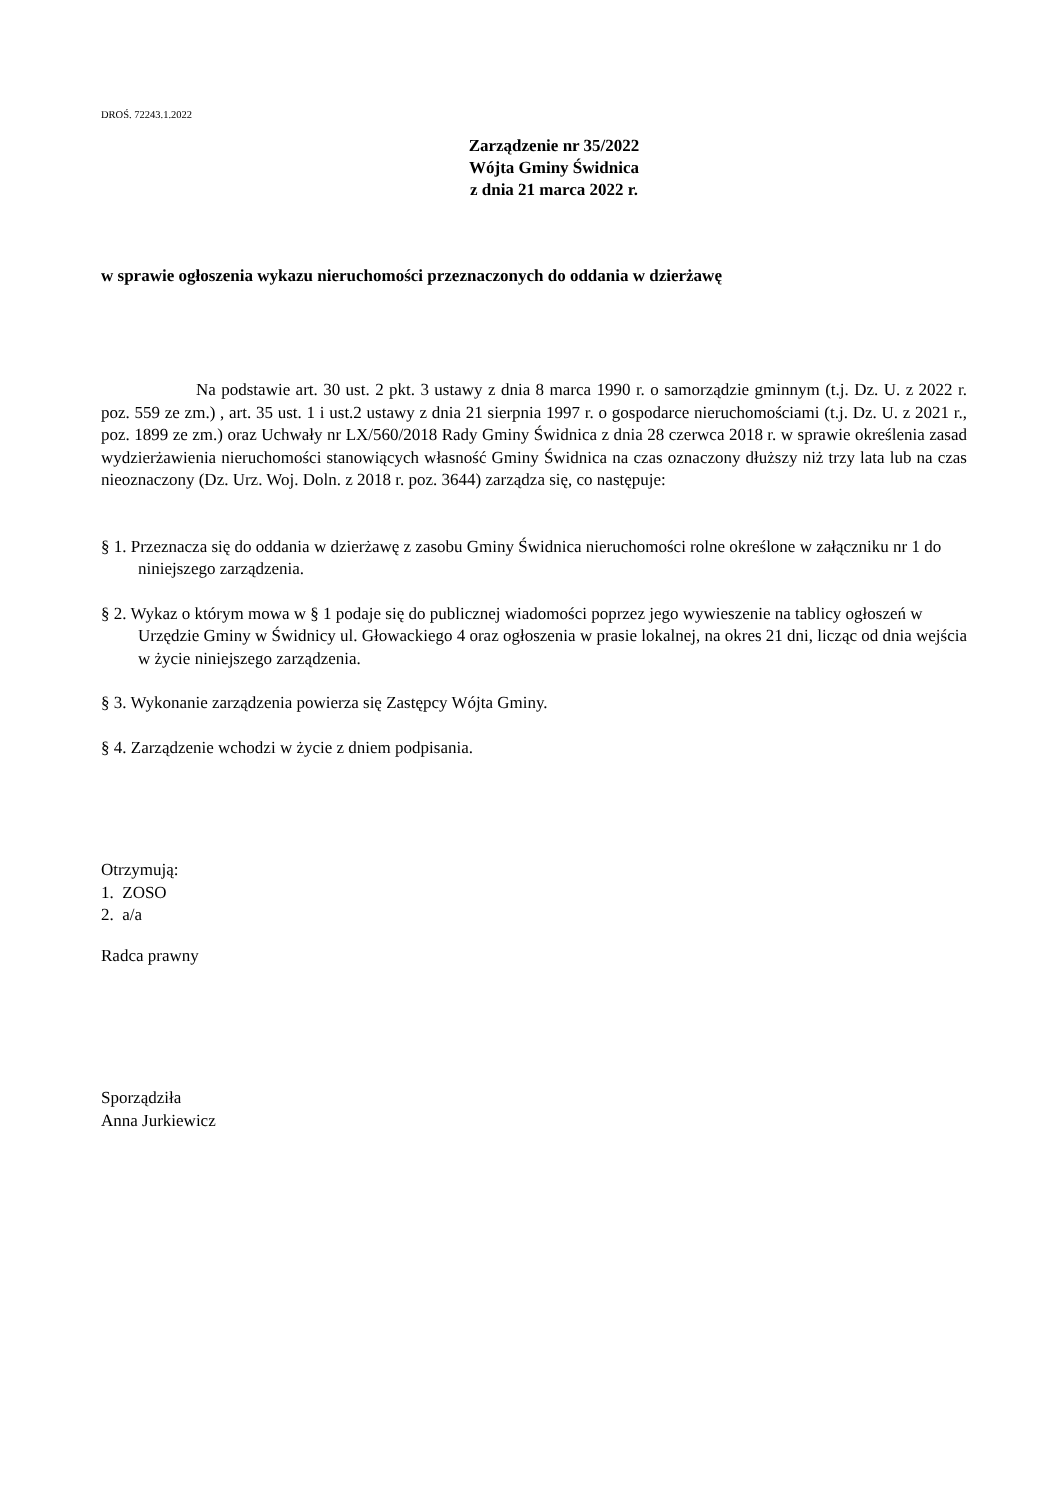DROŚ. 72243.1.2022
Zarządzenie nr 35/2022
Wójta Gminy Świdnica
z dnia 21 marca 2022 r.
w sprawie ogłoszenia wykazu nieruchomości przeznaczonych do oddania w dzierżawę
Na podstawie art. 30 ust. 2 pkt. 3 ustawy z dnia 8 marca 1990 r. o samorządzie gminnym (t.j. Dz. U. z 2022 r. poz. 559 ze zm.) , art. 35 ust. 1 i ust.2 ustawy z dnia 21 sierpnia 1997 r. o gospodarce nieruchomościami (t.j. Dz. U. z 2021 r., poz. 1899 ze zm.) oraz Uchwały nr LX/560/2018 Rady Gminy Świdnica z dnia 28 czerwca 2018 r. w sprawie określenia zasad wydzierżawienia nieruchomości stanowiących własność Gminy Świdnica na czas oznaczony dłuższy niż trzy lata lub na czas nieoznaczony (Dz. Urz. Woj. Doln. z 2018 r. poz. 3644) zarządza się, co następuje:
§ 1. Przeznacza się do oddania w dzierżawę z zasobu Gminy Świdnica nieruchomości rolne określone w załączniku nr 1 do niniejszego zarządzenia.
§ 2. Wykaz o którym mowa w § 1 podaje się do publicznej wiadomości poprzez jego wywieszenie na tablicy ogłoszeń w Urzędzie Gminy w Świdnicy ul. Głowackiego 4 oraz ogłoszenia w prasie lokalnej, na okres 21 dni, licząc od dnia wejścia w życie niniejszego zarządzenia.
§ 3. Wykonanie zarządzenia powierza się Zastępcy Wójta Gminy.
§ 4. Zarządzenie wchodzi w życie z dniem podpisania.
Otrzymują:
1. ZOSO
2. a/a
Radca prawny
Sporządziła
Anna Jurkiewicz